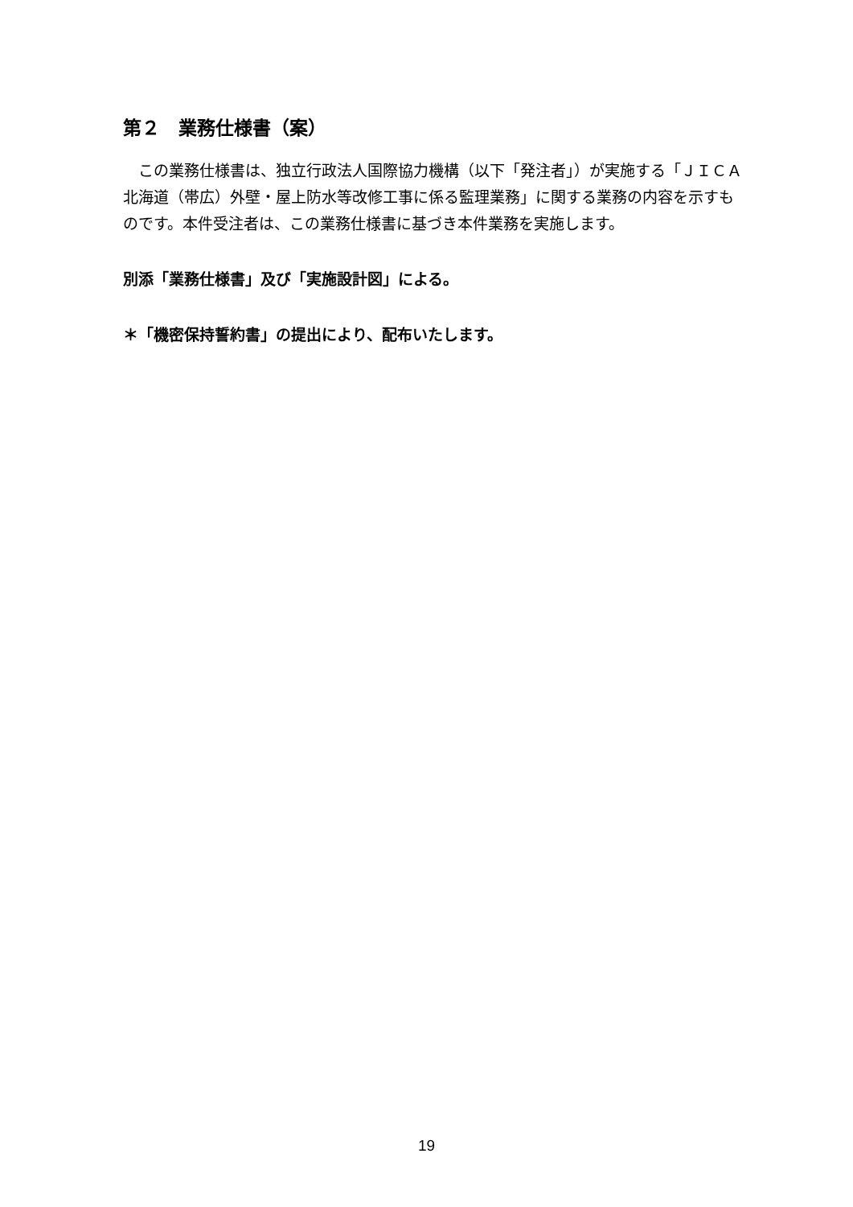第２　業務仕様書（案）
　この業務仕様書は、独立行政法人国際協力機構（以下「発注者」）が実施する「ＪＩＣＡ北海道（帯広）外壁・屋上防水等改修工事に係る監理業務」に関する業務の内容を示すものです。本件受注者は、この業務仕様書に基づき本件業務を実施します。
別添「業務仕様書」及び「実施設計図」による。
＊「機密保持誓約書」の提出により、配布いたします。
19